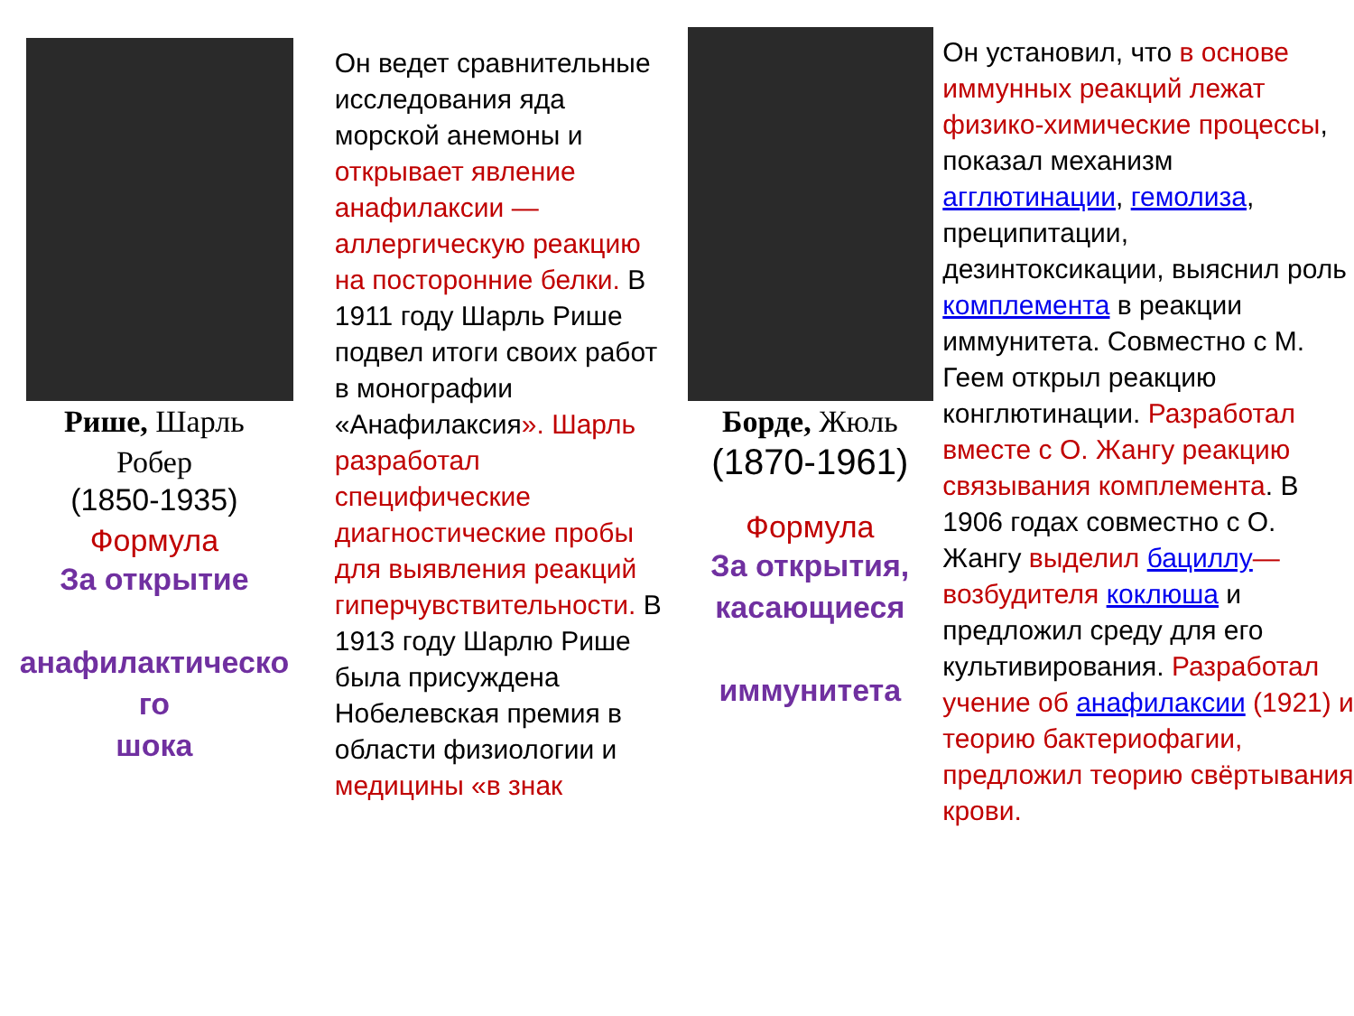Рише, Шарль
Робер
(1850-1935)
Формула
За открытие
анафилактическо
го
шока
Он ведет сравнительные исследования яда морской анемоны и открывает явление анафилаксии — аллергическую реакцию на посторонние белки. В 1911 году Шарль Рише подвел итоги своих работ в монографии «Анафилаксия». Шарль разработал специфические диагностические пробы для выявления реакций гиперчувствительности. В 1913 году Шарлю Рише была присуждена Нобелевская премия в области физиологии и медицины «в знак
Борде, Жюль
(1870-1961)
Формула
За открытия, касающиеся
иммунитета
Он установил, что в основе иммунных реакций лежат физико-химические процессы, показал механизм агглютинации, гемолиза, преципитации, дезинтоксикации, выяснил роль комплемента в реакции иммунитета. Совместно с М. Геем открыл реакцию конглютинации. Разработал вместе с О. Жангу реакцию связывания комплемента. В 1906 годах совместно с О. Жангу выделил бациллу— возбудителя коклюша и предложил среду для его культивирования. Разработал учение об анафилаксии (1921) и теорию бактериофагии, предложил теорию свёртывания крови.